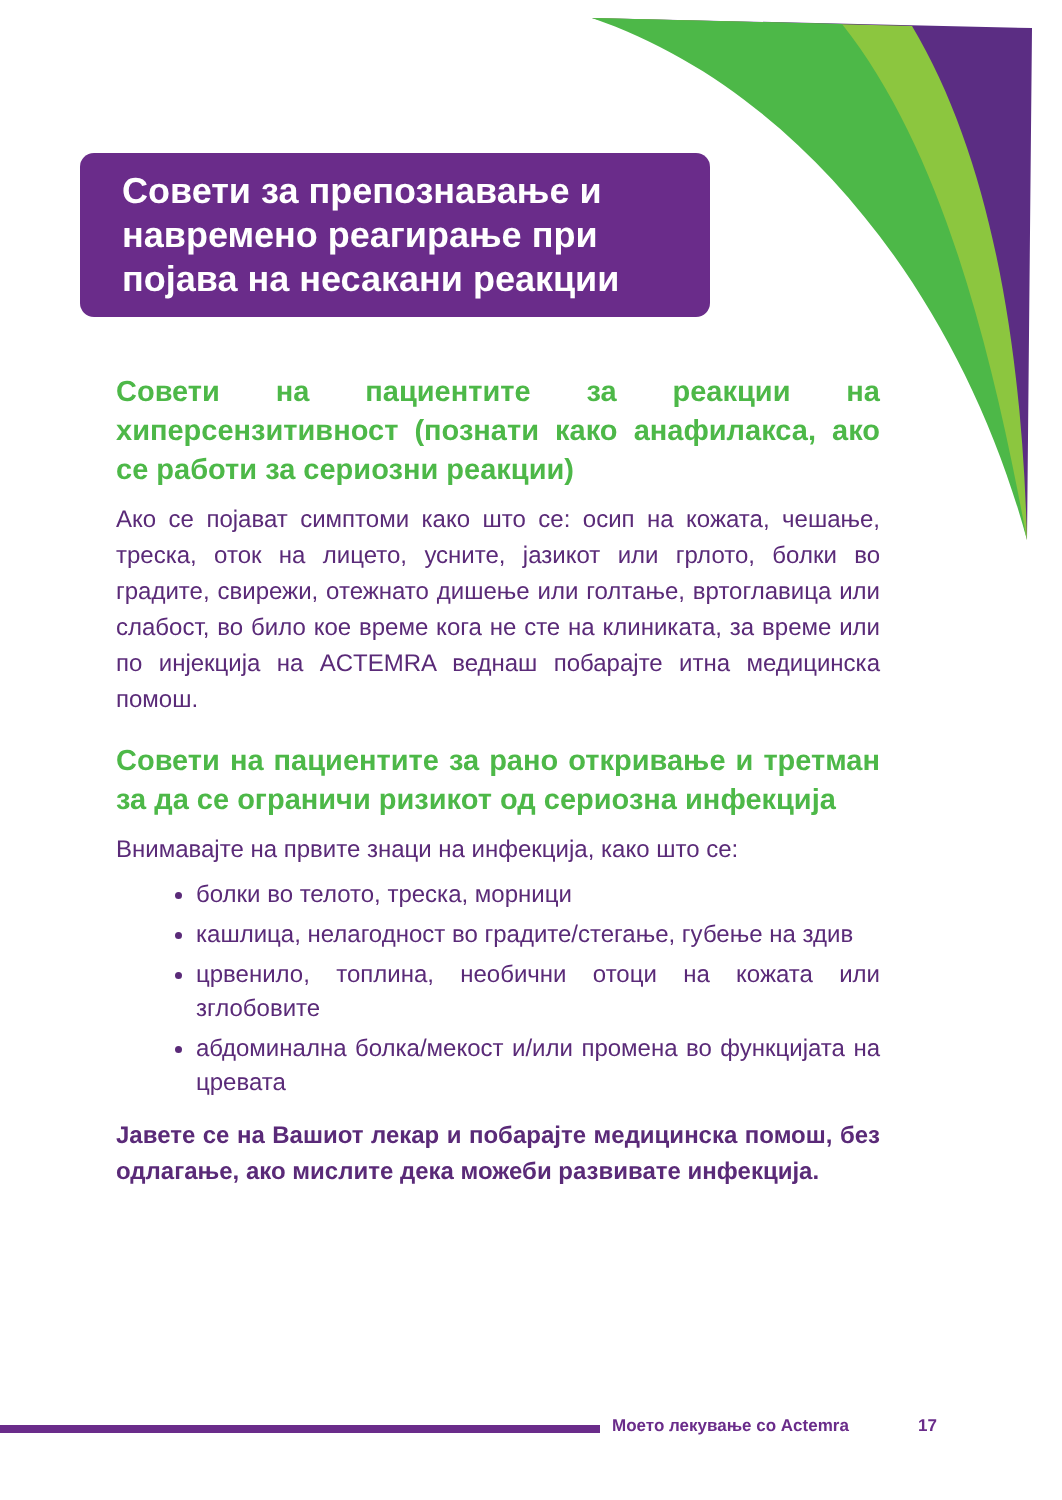Совети за препознавање и навремено реагирање при појава на несакани реакции
Совети на пациентите за реакции на хиперсензитивност (познати како анафилакса, ако се работи за сериозни реакции)
Ако се појават симптоми како што се: осип на кожата, чешање, треска, оток на лицето, усните, јазикот или грлото, болки во градите, свирежи, отежнато дишење или голтање, вртоглавица или слабост, во било кое време кога не сте на клиниката, за време или по инјекција на ACTEMRA веднаш побарајте итна медицинска помош.
Совети на пациентите за рано откривање и третман за да се ограничи ризикот од сериозна инфекција
Внимавајте на првите знаци на инфекција, како што се:
болки во телото, треска, морници
кашлица, нелагодност во градите/стегање, губење на здив
црвенило, топлина, необични отоци на кожата или зглобовите
абдоминална болка/мекост и/или промена во функцијата на цревата
Јавете се на Вашиот лекар и побарајте медицинска помош, без одлагање, ако мислите дека можеби развивате инфекција.
Моето лекување со Actemra 17